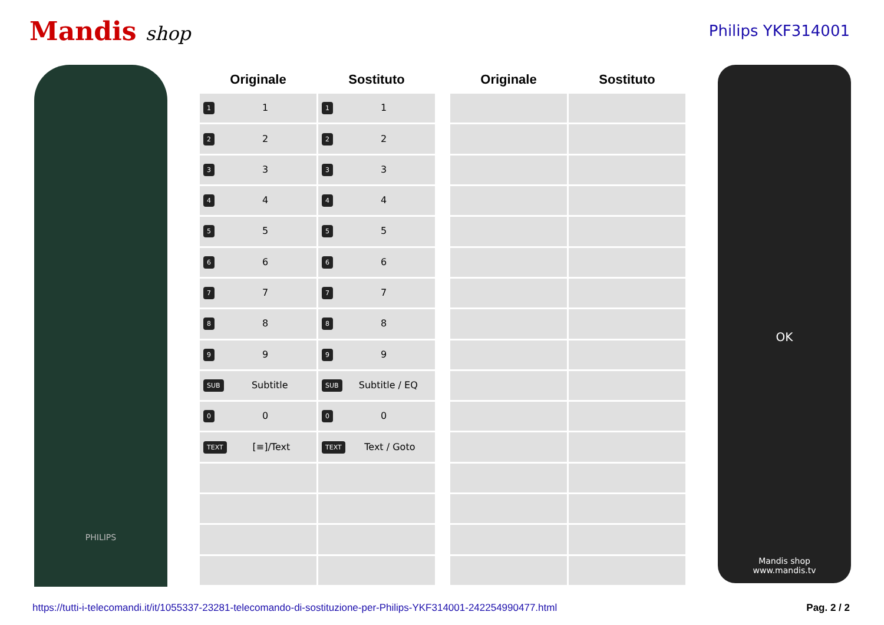Mandis shop
Philips YKF314001
PHILIPS
| Originale | Sostituto |
| --- | --- |
| 1 1 | 1 1 |
| 2 2 | 2 2 |
| 3 3 | 3 3 |
| 4 4 | 4 4 |
| 5 5 | 5 5 |
| 6 6 | 6 6 |
| 7 7 | 7 7 |
| 8 8 | 8 8 |
| 9 9 | 9 9 |
| SUB Subtitle | SUB Subtitle / EQ |
| 0 0 | 0 0 |
| TEXT [≡]/Text | TEXT Text / Goto |
| Originale | Sostituto |
| --- | --- |
OK
Mandis shop
www.mandis.tv
https://tutti-i-telecomandi.it/it/1055337-23281-telecomando-di-sostituzione-per-Philips-YKF314001-242254990477.html Pag. 2 / 2